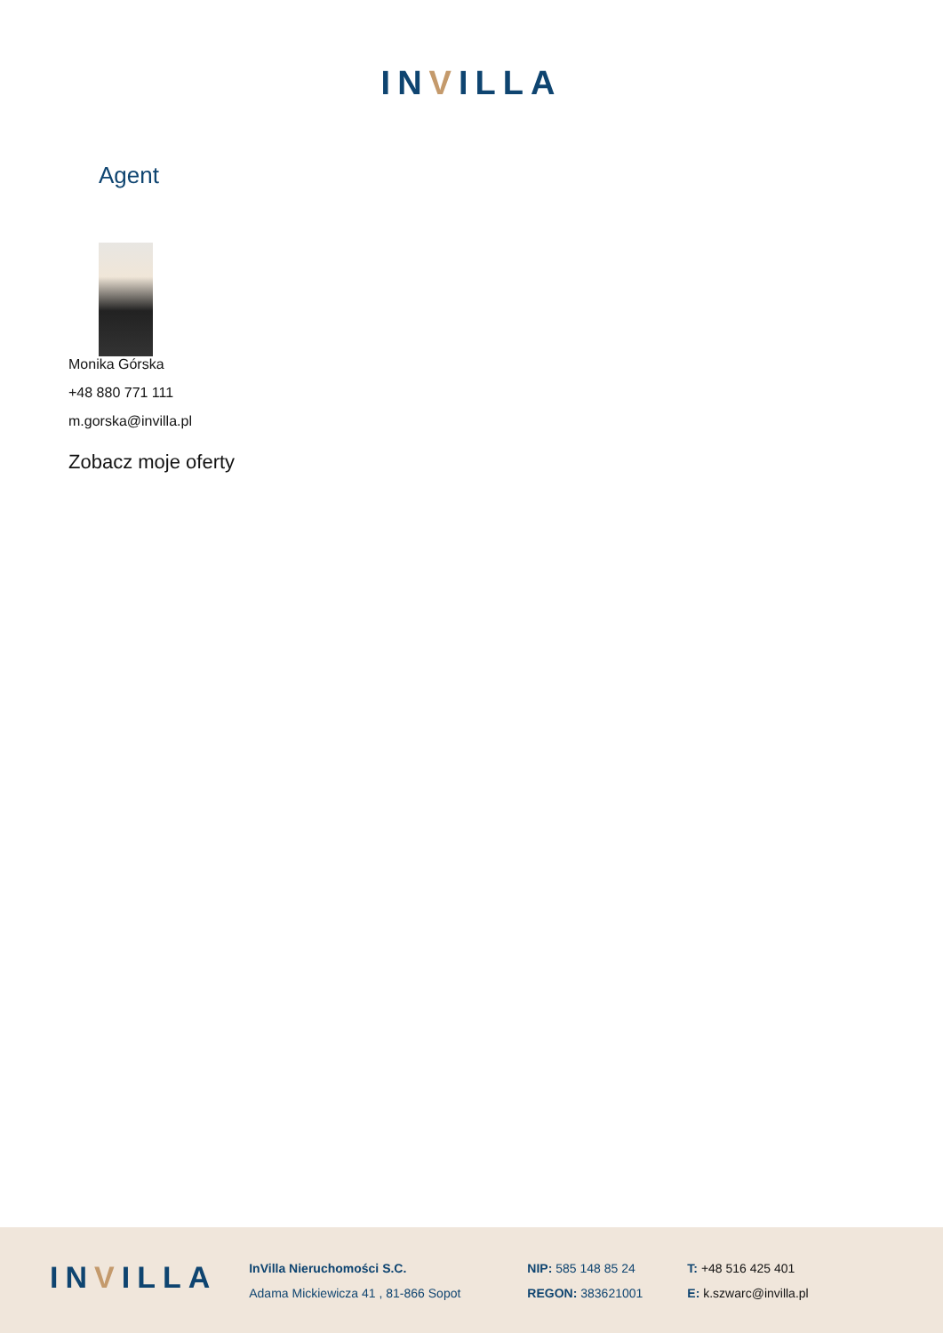INVILLA
Agent
Monika Górska
+48 880 771 111
m.gorska@invilla.pl
Zobacz moje oferty
INVILLA
InVilla Nieruchomości S.C.
Adama Mickiewicza 41 , 81-866 Sopot
NIP: 585 148 85 24
REGON: 383621001
T: +48 516 425 401
E: k.szwarc@invilla.pl